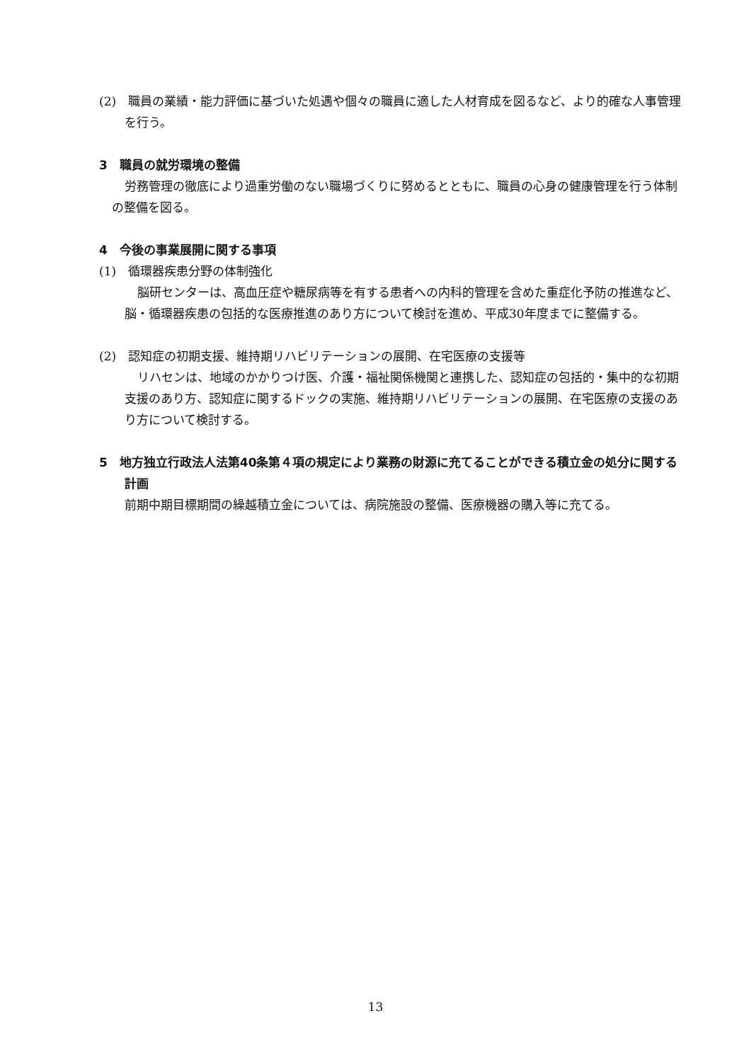(2)　職員の業績・能力評価に基づいた処遇や個々の職員に適した人材育成を図るなど、より的確な人事管理を行う。
3　職員の就労環境の整備
労務管理の徹底により過重労働のない職場づくりに努めるとともに、職員の心身の健康管理を行う体制の整備を図る。
4　今後の事業展開に関する事項
(1)　循環器疾患分野の体制強化
脳研センターは、高血圧症や糖尿病等を有する患者への内科的管理を含めた重症化予防の推進など、脳・循環器疾患の包括的な医療推進のあり方について検討を進め、平成30年度までに整備する。
(2)　認知症の初期支援、維持期リハビリテーションの展開、在宅医療の支援等
リハセンは、地域のかかりつけ医、介護・福祉関係機関と連携した、認知症の包括的・集中的な初期支援のあり方、認知症に関するドックの実施、維持期リハビリテーションの展開、在宅医療の支援のあり方について検討する。
5　地方独立行政法人法第40条第４項の規定により業務の財源に充てることができる積立金の処分に関する計画
前期中期目標期間の繰越積立金については、病院施設の整備、医療機器の購入等に充てる。
13